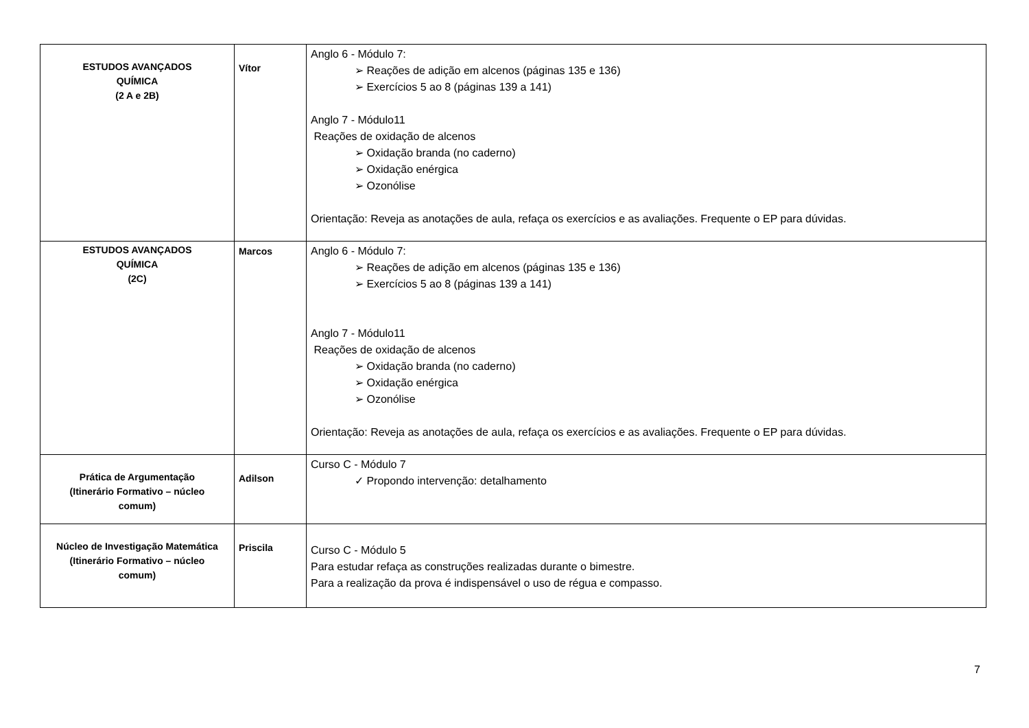| ESTUDOS AVANÇADOS QUÍMICA (2 A e 2B) | Vítor | Anglo 6 - Módulo 7: ➢ Reações de adição em alcenos (páginas 135 e 136) ➢ Exercícios 5 ao 8 (páginas 139 a 141) Anglo 7 - Módulo11 Reações de oxidação de alcenos ➢ Oxidação branda (no caderno) ➢ Oxidação enérgica ➢ Ozonólise Orientação: Reveja as anotações de aula, refaça os exercícios e as avaliações. Frequente o EP para dúvidas. |
| ESTUDOS AVANÇADOS QUÍMICA (2C) | Marcos | Anglo 6 - Módulo 7: ➢ Reações de adição em alcenos (páginas 135 e 136) ➢ Exercícios 5 ao 8 (páginas 139 a 141) Anglo 7 - Módulo11 Reações de oxidação de alcenos ➢ Oxidação branda (no caderno) ➢ Oxidação enérgica ➢ Ozonólise Orientação: Reveja as anotações de aula, refaça os exercícios e as avaliações. Frequente o EP para dúvidas. |
| Prática de Argumentação (Itinerário Formativo – núcleo comum) | Adilson | Curso C - Módulo 7 ✓ Propondo intervenção: detalhamento |
| Núcleo de Investigação Matemática (Itinerário Formativo – núcleo comum) | Priscila | Curso C - Módulo 5 Para estudar refaça as construções realizadas durante o bimestre. Para a realização da prova é indispensável o uso de régua e compasso. |
7